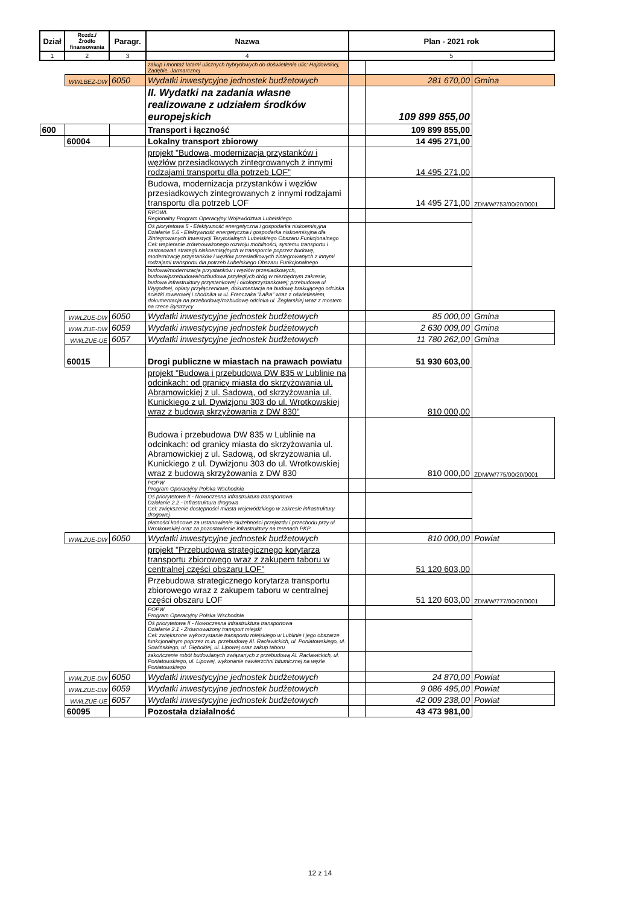| Dział | Rozdz./ Źródło finansowania | Paragr. | Nazwa | Plan - 2021 rok | | |
| --- | --- | --- | --- | --- | --- | --- |
| 1 | 2 | 3 | 4 | 5 | | |
| | | | zakup i montaż latarni ulicznych hybrydowych do doświetlenia ulic: Hajdowskiej, Zadębie, Jarmarcznej | | | |
| | WWLBEZ-DW | 6050 | Wydatki inwestycyjne jednostek budżetowych | | 281 670,00 | Gmina |
| | | | II. Wydatki na zadania własne realizowane z udziałem środków europejskich | | 109 899 855,00 | |
| 600 | | | Transport i łączność | | 109 899 855,00 | |
| | 60004 | | Lokalny transport zbiorowy | | 14 495 271,00 | |
| | | | projekt "Budowa, modernizacja przystanków i węzłów przesiadkowych zintegrowanych z innymi rodzajami transportu dla potrzeb LOF" | | 14 495 271,00 | |
| | | | Budowa, modernizacja przystanków i węzłów przesiadkowych zintegrowanych z innymi rodzajami transportu dla potrzeb LOF | | 14 495 271,00 | ZDM/W/753/00/20/0001 |
| | | | RPOWL Regionalny Program Operacyjny Województwa Lubelskiego | | | |
| | | | Oś piorytetowa 5 - Efektywność energetyczna i gospodarka niskoemisyjna Działanie 5.6 - Efektywność energetyczna i gospodarka niskoemisyjna dla Zintegrowanych Inwestycji Terytorialnych Lubelskiego Obszaru Funkcjonalnego Cel: wspieranie zrównoważonego rozwoju mobilności, systemu transportu i zastosowań strategii niskoemisyjnych w transporcie poprzez budowę, modernizację przystanków i węzłów przesiadkowych zintegrowanych z innymi rodzajami transportu dla potrzeb Lubelskiego Obszaru Funkcjonalnego | | | |
| | | | budowa/modernizacja przystanków i węzłów przesiadkowych, budowa/przebudowa/rozbudowa przyległych dróg w niezbędnym zakresie, budowa infrastruktury przystankowej i okołoprzystankowej; przebudowa ul. Wygodnej, opłaty przyłączeniowe, dokumentacja na budowę brakującego odcinka ścieżki rowerowej i chodnika w ul. Franczaka "Lalka" wraz z oświetleniem, dokumentacja na przebudowę/rozbudowę odcinka ul. Żeglarskiej wraz z mostem na rzece Bystrzycy | | | |
| | WWLZUE-DW | 6050 | Wydatki inwestycyjne jednostek budżetowych | | 85 000,00 | Gmina |
| | WWLZUE-DW | 6059 | Wydatki inwestycyjne jednostek budżetowych | | 2 630 009,00 | Gmina |
| | WWLZUE-UE | 6057 | Wydatki inwestycyjne jednostek budżetowych | | 11 780 262,00 | Gmina |
| | 60015 | | Drogi publiczne w miastach na prawach powiatu | | 51 930 603,00 | |
| | | | projekt "Budowa i przebudowa DW 835 w Lublinie na odcinkach: od granicy miasta do skrzyżowania ul. Abramowickiej z ul. Sadową, od skrzyżowania ul. Kunickiego z ul. Dywizjonu 303 do ul. Wrotkowskiej wraz z budową skrzyżowania z DW 830" | | 810 000,00 | |
| | | | Budowa i przebudowa DW 835 w Lublinie na odcinkach: od granicy miasta do skrzyżowania ul. Abramowickiej z ul. Sadową, od skrzyżowania ul. Kunickiego z ul. Dywizjonu 303 do ul. Wrotkowskiej wraz z budową skrzyżowania z DW 830 | | 810 000,00 | ZDM/W/775/00/20/0001 |
| | | | POPW Program Operacyjny Polska Wschodnia | | | |
| | | | Oś priorytetowa II - Nowoczesna infrastruktura transportowa Działanie 2.2 - Infrastruktura drogowa Cel: zwiększenie dostępności miasta wojewódzkiego w zakresie infrastruktury drogowej | | | |
| | | | płatności końcowe za ustanowienie służebności przejazdu i przechodu przy ul. Wrotkowskiej oraz za pozostawienie infrastruktury na terenach PKP | | | |
| | WWLZUE-DW | 6050 | Wydatki inwestycyjne jednostek budżetowych | | 810 000,00 | Powiat |
| | | | projekt "Przebudowa strategicznego korytarza transportu zbiorowego wraz z zakupem taboru w centralnej części obszaru LOF" | | 51 120 603,00 | |
| | | | Przebudowa strategicznego korytarza transportu zbiorowego wraz z zakupem taboru w centralnej części obszaru LOF | | 51 120 603,00 | ZDM/W/777/00/20/0001 |
| | | | POPW Program Operacyjny Polska Wschodnia | | | |
| | | | Oś priorytetowa II - Nowoczesna infrastruktura transportowa Działanie 2.1 - Zrównoważony transport miejski Cel: zwiększone wykorzystanie transportu miejskiego w Lublinie i jego obszarze funkcjonalnym poprzez m.in. przebudowę Al. Racławickich, ul. Poniatowskiego, ul. Sowińskiego, ul. Głębokiej, ul. Lipowej oraz zakup taboru | | | |
| | | | zakończenie robót budowlanych związanych z przebudową Al. Racławickich, ul. Poniatowskiego, ul. Lipowej, wykonanie nawierzchni bitumicznej na węźle Poniatowskiego | | | |
| | WWLZUE-DW | 6050 | Wydatki inwestycyjne jednostek budżetowych | | 24 870,00 | Powiat |
| | WWLZUE-DW | 6059 | Wydatki inwestycyjne jednostek budżetowych | | 9 086 495,00 | Powiat |
| | WWLZUE-UE | 6057 | Wydatki inwestycyjne jednostek budżetowych | | 42 009 238,00 | Powiat |
| | 60095 | | Pozostała działalność | | 43 473 981,00 | |
12 z 14